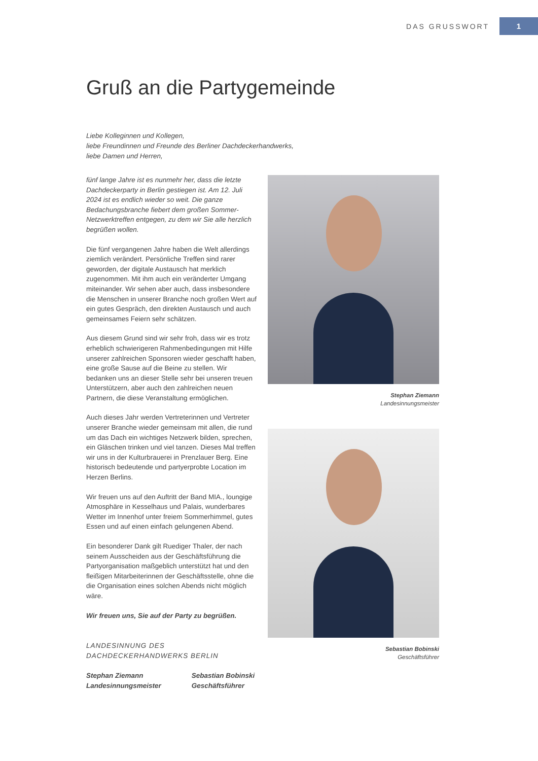DAS GRUSSWORT 1
Gruß an die Partygemeinde
Liebe Kolleginnen und Kollegen,
liebe Freundinnen und Freunde des Berliner Dachdeckerhandwerks,
liebe Damen und Herren,
fünf lange Jahre ist es nunmehr her, dass die letzte Dachdeckerparty in Berlin gestiegen ist. Am 12. Juli 2024 ist es endlich wieder so weit. Die ganze Bedachungsbranche fiebert dem großen Sommer-Netzwerktreffen entgegen, zu dem wir Sie alle herzlich begrüßen wollen.
Die fünf vergangenen Jahre haben die Welt allerdings ziemlich verändert. Persönliche Treffen sind rarer geworden, der digitale Austausch hat merklich zugenommen. Mit ihm auch ein veränderter Umgang miteinander. Wir sehen aber auch, dass insbesondere die Menschen in unserer Branche noch großen Wert auf ein gutes Gespräch, den direkten Austausch und auch gemeinsames Feiern sehr schätzen.
Aus diesem Grund sind wir sehr froh, dass wir es trotz erheblich schwierigeren Rahmenbedingungen mit Hilfe unserer zahlreichen Sponsoren wieder geschafft haben, eine große Sause auf die Beine zu stellen. Wir bedanken uns an dieser Stelle sehr bei unseren treuen Unterstützern, aber auch den zahlreichen neuen Partnern, die diese Veranstaltung ermöglichen.
Auch dieses Jahr werden Vertreterinnen und Vertreter unserer Branche wieder gemeinsam mit allen, die rund um das Dach ein wichtiges Netzwerk bilden, sprechen, ein Gläschen trinken und viel tanzen. Dieses Mal treffen wir uns in der Kulturbrauerei in Prenzlauer Berg. Eine historisch bedeutende und partyerprobte Location im Herzen Berlins.
Wir freuen uns auf den Auftritt der Band MIA., loungige Atmosphäre in Kesselhaus und Palais, wunderbares Wetter im Innenhof unter freiem Sommerhimmel, gutes Essen und auf einen einfach gelungenen Abend.
Ein besonderer Dank gilt Ruediger Thaler, der nach seinem Ausscheiden aus der Geschäftsführung die Partyorganisation maßgeblich unterstützt hat und den fleißigen Mitarbeiterinnen der Geschäftsstelle, ohne die die Organisation eines solchen Abends nicht möglich wäre.
Wir freuen uns, Sie auf der Party zu begrüßen.
LANDESINNUNG DES
DACHDECKERHANDWERKS BERLIN
Stephan Ziemann
Landesinnungsmeister
Sebastian Bobinski
Geschäftsführer
Stephan Ziemann
Landesinnungsmeister
Sebastian Bobinski
Geschäftsführer